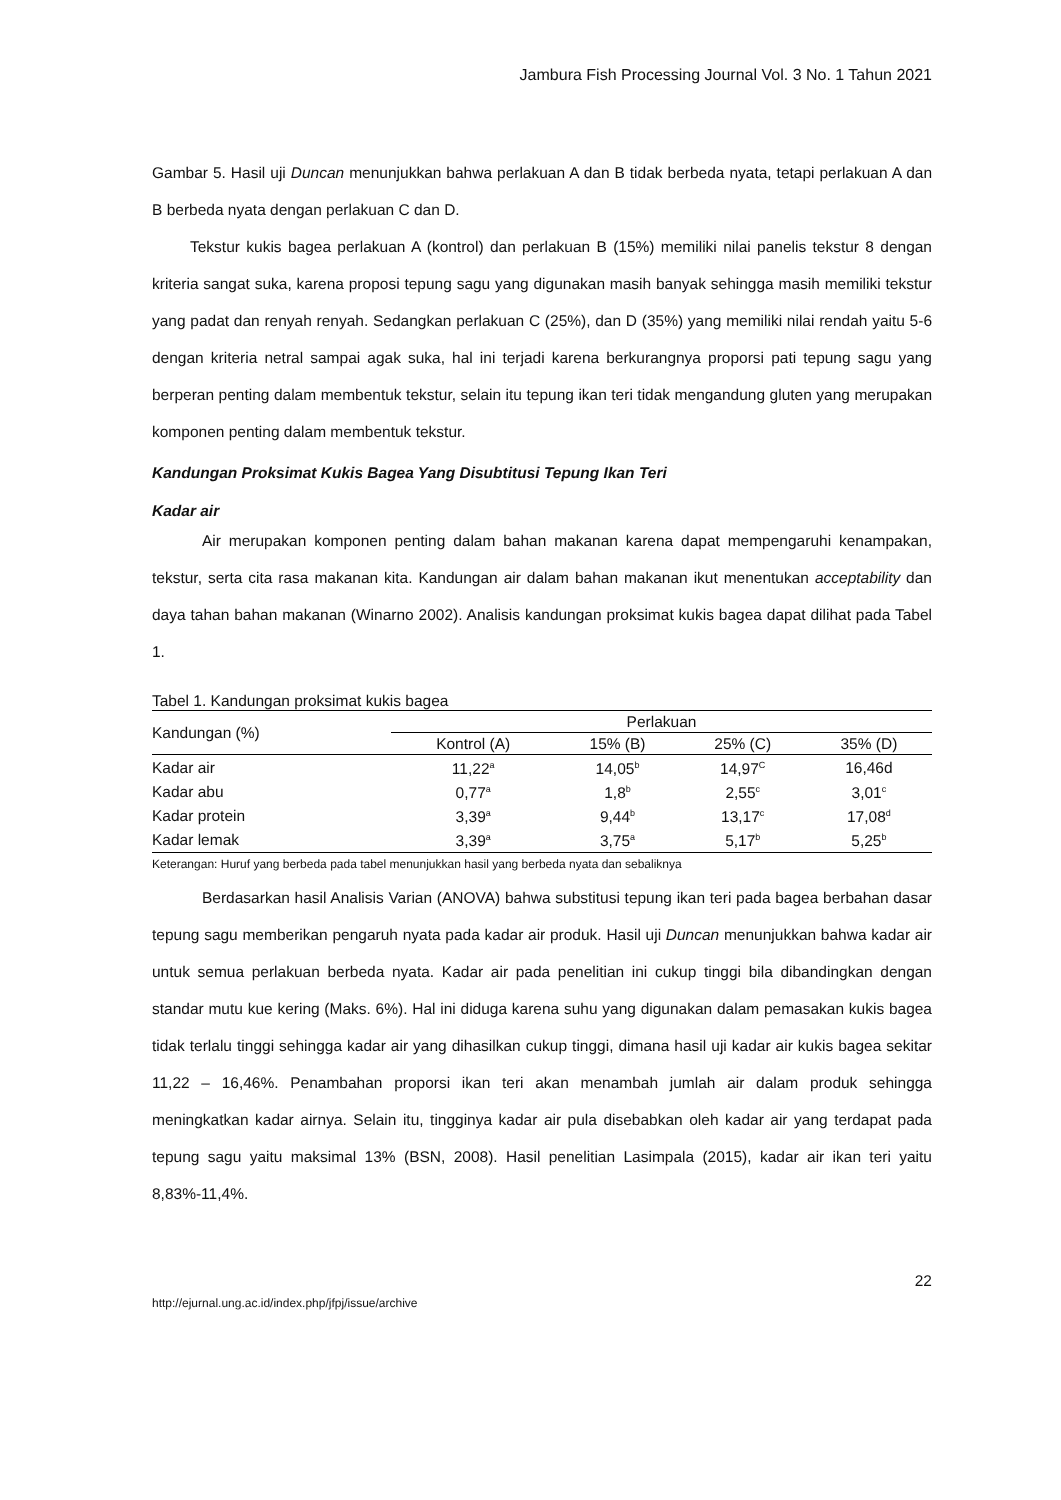Jambura Fish Processing Journal Vol. 3 No. 1 Tahun 2021
Gambar 5. Hasil uji Duncan menunjukkan bahwa perlakuan A dan B tidak berbeda nyata, tetapi perlakuan A dan B berbeda nyata dengan perlakuan C dan D.
Tekstur kukis bagea perlakuan A (kontrol) dan perlakuan B (15%) memiliki nilai panelis tekstur 8 dengan kriteria sangat suka, karena proposi tepung sagu yang digunakan masih banyak sehingga masih memiliki tekstur yang padat dan renyah renyah. Sedangkan perlakuan C (25%), dan D (35%) yang memiliki nilai rendah yaitu 5-6 dengan kriteria netral sampai agak suka, hal ini terjadi karena berkurangnya proporsi pati tepung sagu yang berperan penting dalam membentuk tekstur, selain itu tepung ikan teri tidak mengandung gluten yang merupakan komponen penting dalam membentuk tekstur.
Kandungan Proksimat Kukis Bagea Yang Disubtitusi Tepung Ikan Teri
Kadar air
Air merupakan komponen penting dalam bahan makanan karena dapat mempengaruhi kenampakan, tekstur, serta cita rasa makanan kita. Kandungan air dalam bahan makanan ikut menentukan acceptability dan daya tahan bahan makanan (Winarno 2002). Analisis kandungan proksimat kukis bagea dapat dilihat pada Tabel 1.
Tabel 1. Kandungan proksimat kukis bagea
| Kandungan (%) | Perlakuan | | | |
| --- | --- | --- | --- | --- |
| | Kontrol (A) | 15% (B) | 25% (C) | 35% (D) |
| Kadar air | 11,22<sup>a</sup> | 14,05<sup>b</sup> | 14,97<sup>C</sup> | 16,46d |
| Kadar abu | 0,77<sup>a</sup> | 1,8<sup>b</sup> | 2,55<sup>c</sup> | 3,01<sup>c</sup> |
| Kadar protein | 3,39<sup>a</sup> | 9,44<sup>b</sup> | 13,17<sup>c</sup> | 17,08<sup>d</sup> |
| Kadar lemak | 3,39<sup>a</sup> | 3,75<sup>a</sup> | 5,17<sup>b</sup> | 5,25<sup>b</sup> |
Keterangan: Huruf yang berbeda pada tabel menunjukkan hasil yang berbeda nyata dan sebaliknya
Berdasarkan hasil Analisis Varian (ANOVA) bahwa substitusi tepung ikan teri pada bagea berbahan dasar tepung sagu memberikan pengaruh nyata pada kadar air produk. Hasil uji Duncan menunjukkan bahwa kadar air untuk semua perlakuan berbeda nyata. Kadar air pada penelitian ini cukup tinggi bila dibandingkan dengan standar mutu kue kering (Maks. 6%). Hal ini diduga karena suhu yang digunakan dalam pemasakan kukis bagea tidak terlalu tinggi sehingga kadar air yang dihasilkan cukup tinggi, dimana hasil uji kadar air kukis bagea sekitar 11,22 – 16,46%. Penambahan proporsi ikan teri akan menambah jumlah air dalam produk sehingga meningkatkan kadar airnya. Selain itu, tingginya kadar air pula disebabkan oleh kadar air yang terdapat pada tepung sagu yaitu maksimal 13% (BSN, 2008). Hasil penelitian Lasimpala (2015), kadar air ikan teri yaitu 8,83%-11,4%.
22
http://ejurnal.ung.ac.id/index.php/jfpj/issue/archive